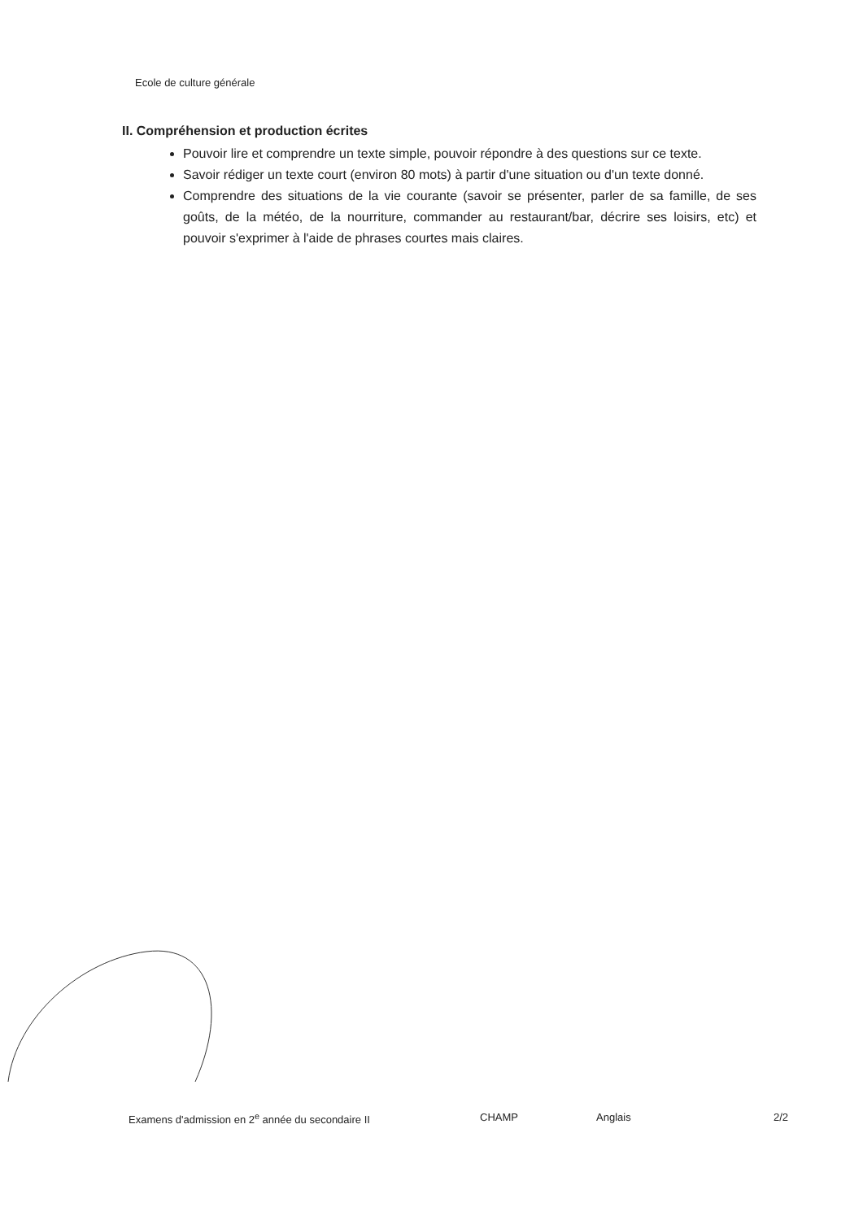Ecole de culture générale
II. Compréhension et production écrites
Pouvoir lire et comprendre un texte simple, pouvoir répondre à des questions sur ce texte.
Savoir rédiger un texte court (environ 80 mots) à partir d'une situation ou d'un texte donné.
Comprendre des situations de la vie courante (savoir se présenter, parler de sa famille, de ses goûts, de la météo, de la nourriture, commander au restaurant/bar, décrire ses loisirs, etc) et pouvoir s'exprimer à l'aide de phrases courtes mais claires.
Examens d'admission en 2<sup>e</sup> année du secondaire II CHAMP Anglais 2/2